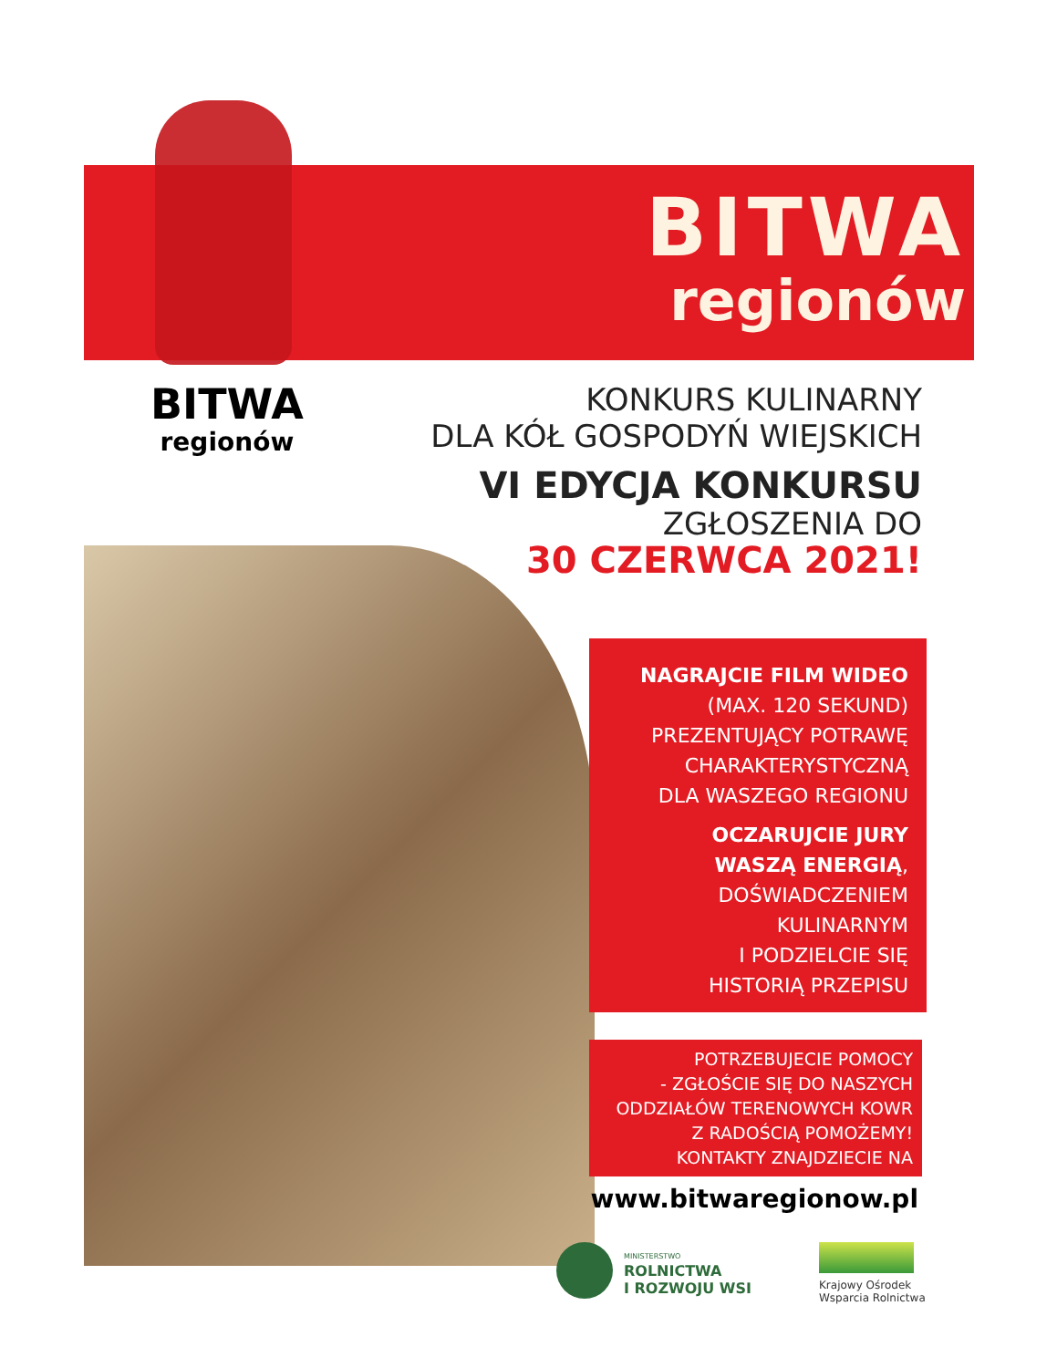BITWA
regionów
BITWA
regionów
KONKURS KULINARNY
DLA KÓŁ GOSPODYŃ WIEJSKICH
VI EDYCJA KONKURSU
ZGŁOSZENIA DO
30 CZERWCA 2021!
NAGRAJCIE FILM WIDEO
(MAX. 120 SEKUND)
PREZENTUJĄCY POTRAWĘ
CHARAKTERYSTYCZNĄ
DLA WASZEGO REGIONU
OCZARUJCIE JURY
WASZĄ ENERGIĄ,
DOŚWIADCZENIEM
KULINARNYM
I PODZIELCIE SIĘ
HISTORIĄ PRZEPISU
POTRZEBUJECIE POMOCY
- ZGŁOŚCIE SIĘ DO NASZYCH
ODDZIAŁÓW TERENOWYCH KOWR
Z RADOŚCIĄ POMOŻEMY!
KONTAKTY ZNAJDZIECIE NA
www.bitwaregionow.pl
MINISTERSTWO
ROLNICTWA
I ROZWOJU WSI
Krajowy Ośrodek
Wsparcia Rolnictwa